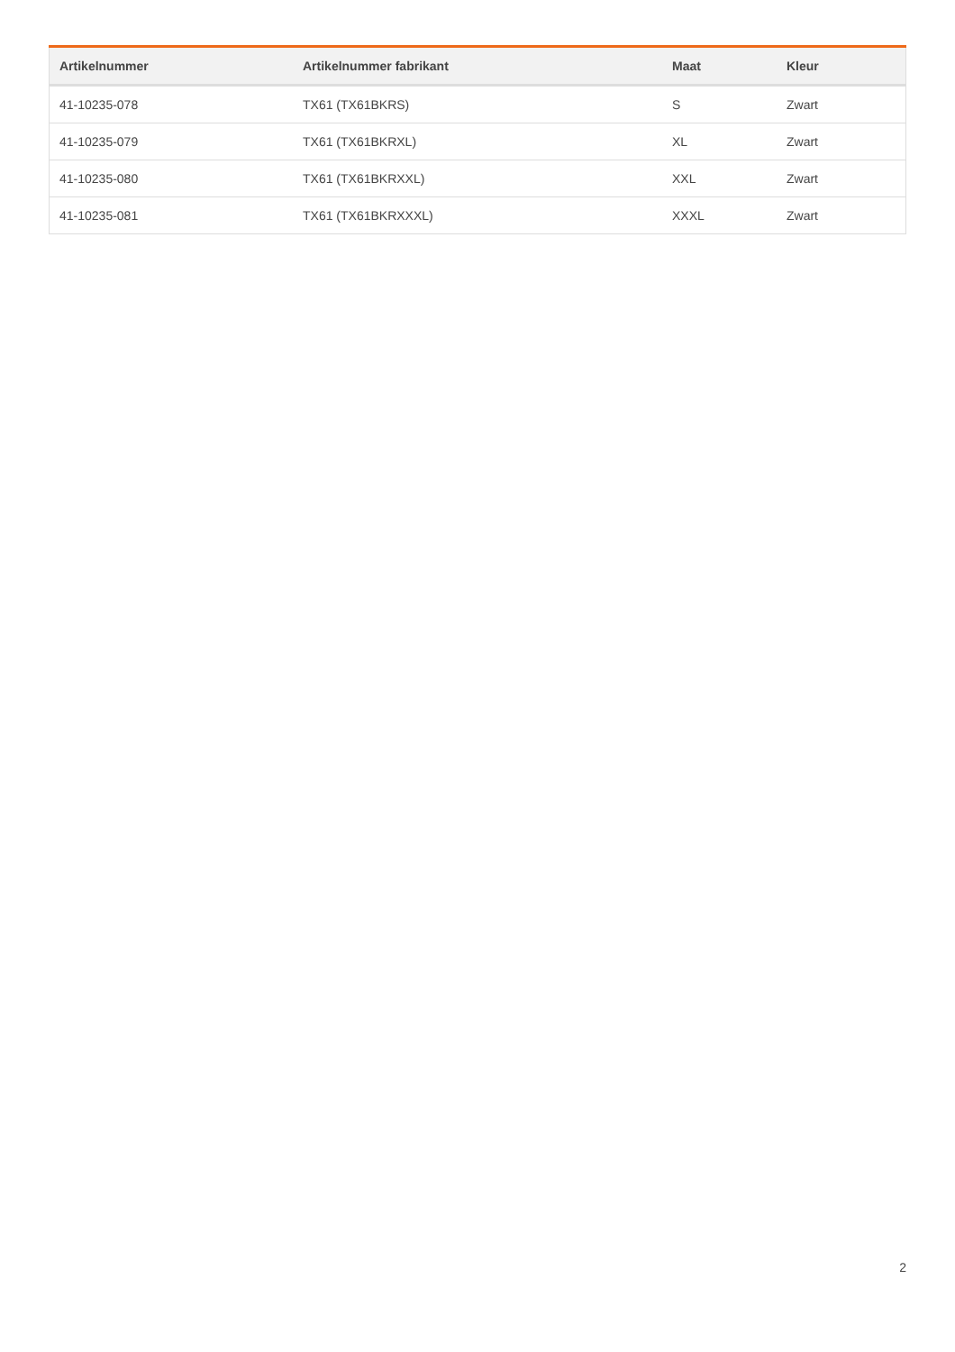| Artikelnummer | Artikelnummer fabrikant | Maat | Kleur |
| --- | --- | --- | --- |
| 41-10235-078 | TX61 (TX61BKRS) | S | Zwart |
| 41-10235-079 | TX61 (TX61BKRXL) | XL | Zwart |
| 41-10235-080 | TX61 (TX61BKRXXL) | XXL | Zwart |
| 41-10235-081 | TX61 (TX61BKRXXXL) | XXXL | Zwart |
2